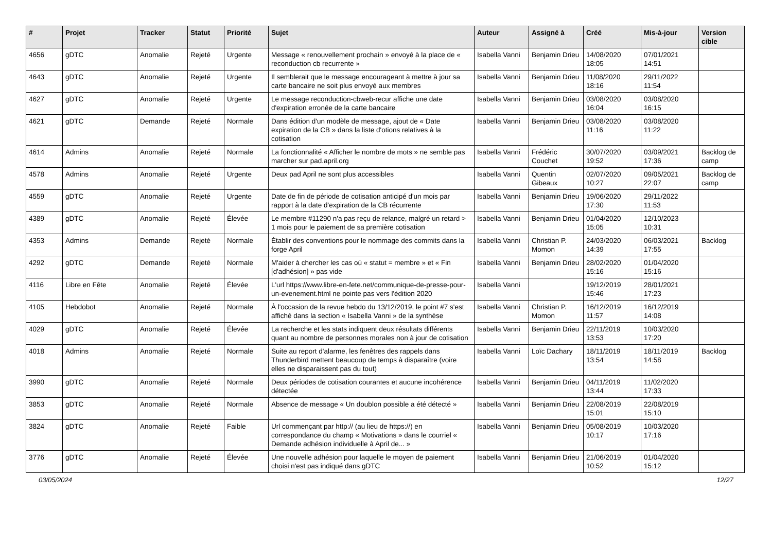| # | Projet | Tracker | Statut | Priorité | Sujet | Auteur | Assigné à | Créé | Mis-à-jour | Version cible |
| --- | --- | --- | --- | --- | --- | --- | --- | --- | --- | --- |
| 4656 | gDTC | Anomalie | Rejeté | Urgente | Message « renouvellement prochain » envoyé à la place de « reconduction cb recurrente » | Isabella Vanni | Benjamin Drieu | 14/08/2020 18:05 | 07/01/2021 14:51 | |
| 4643 | gDTC | Anomalie | Rejeté | Urgente | Il semblerait que le message encourageant à mettre à jour sa carte bancaire ne soit plus envoyé aux membres | Isabella Vanni | Benjamin Drieu | 11/08/2020 18:16 | 29/11/2022 11:54 | |
| 4627 | gDTC | Anomalie | Rejeté | Urgente | Le message reconduction-cbweb-recur affiche une date d'expiration erronée de la carte bancaire | Isabella Vanni | Benjamin Drieu | 03/08/2020 16:04 | 03/08/2020 16:15 | |
| 4621 | gDTC | Demande | Rejeté | Normale | Dans édition d'un modèle de message, ajout de « Date expiration de la CB » dans la liste d'otions relatives à la cotisation | Isabella Vanni | Benjamin Drieu | 03/08/2020 11:16 | 03/08/2020 11:22 | |
| 4614 | Admins | Anomalie | Rejeté | Normale | La fonctionnalité « Afficher le nombre de mots » ne semble pas marcher sur pad.april.org | Isabella Vanni | Frédéric Couchet | 30/07/2020 19:52 | 03/09/2021 17:36 | Backlog de camp |
| 4578 | Admins | Anomalie | Rejeté | Urgente | Deux pad April ne sont plus accessibles | Isabella Vanni | Quentin Gibeaux | 02/07/2020 10:27 | 09/05/2021 22:07 | Backlog de camp |
| 4559 | gDTC | Anomalie | Rejeté | Urgente | Date de fin de période de cotisation anticipé d'un mois par rapport à la date d'expiration de la CB récurrente | Isabella Vanni | Benjamin Drieu | 19/06/2020 17:30 | 29/11/2022 11:53 | |
| 4389 | gDTC | Anomalie | Rejeté | Élevée | Le membre #11290 n'a pas reçu de relance, malgré un retard > 1 mois pour le paiement de sa première cotisation | Isabella Vanni | Benjamin Drieu | 01/04/2020 15:05 | 12/10/2023 10:31 | |
| 4353 | Admins | Demande | Rejeté | Normale | Établir des conventions pour le nommage des commits dans la forge April | Isabella Vanni | Christian P. Momon | 24/03/2020 14:39 | 06/03/2021 17:55 | Backlog |
| 4292 | gDTC | Demande | Rejeté | Normale | M'aider à chercher les cas où « statut = membre » et « Fin [d'adhésion] » pas vide | Isabella Vanni | Benjamin Drieu | 28/02/2020 15:16 | 01/04/2020 15:16 | |
| 4116 | Libre en Fête | Anomalie | Rejeté | Élevée | L'url https://www.libre-en-fete.net/communique-de-presse-pour-un-evenement.html ne pointe pas vers l'édition 2020 | Isabella Vanni | | 19/12/2019 15:46 | 28/01/2021 17:23 | |
| 4105 | Hebdobot | Anomalie | Rejeté | Normale | À l'occasion de la revue hebdo du 13/12/2019, le point #7 s'est affiché dans la section « Isabella Vanni » de la synthèse | Isabella Vanni | Christian P. Momon | 16/12/2019 11:57 | 16/12/2019 14:08 | |
| 4029 | gDTC | Anomalie | Rejeté | Élevée | La recherche et les stats indiquent deux résultats différents quant au nombre de personnes morales non à jour de cotisation | Isabella Vanni | Benjamin Drieu | 22/11/2019 13:53 | 10/03/2020 17:20 | |
| 4018 | Admins | Anomalie | Rejeté | Normale | Suite au report d'alarme, les fenêtres des rappels dans Thunderbird mettent beaucoup de temps à disparaître (voire elles ne disparaissent pas du tout) | Isabella Vanni | Loïc Dachary | 18/11/2019 13:54 | 18/11/2019 14:58 | Backlog |
| 3990 | gDTC | Anomalie | Rejeté | Normale | Deux périodes de cotisation courantes et aucune incohérence détectée | Isabella Vanni | Benjamin Drieu | 04/11/2019 13:44 | 11/02/2020 17:33 | |
| 3853 | gDTC | Anomalie | Rejeté | Normale | Absence de message « Un doublon possible a été détecté » | Isabella Vanni | Benjamin Drieu | 22/08/2019 15:01 | 22/08/2019 15:10 | |
| 3824 | gDTC | Anomalie | Rejeté | Faible | Url commençant par http:// (au lieu de https://) en correspondance du champ « Motivations » dans le courriel « Demande adhésion individuelle à April de... » | Isabella Vanni | Benjamin Drieu | 05/08/2019 10:17 | 10/03/2020 17:16 | |
| 3776 | gDTC | Anomalie | Rejeté | Élevée | Une nouvelle adhésion pour laquelle le moyen de paiement choisi n'est pas indiqué dans gDTC | Isabella Vanni | Benjamin Drieu | 21/06/2019 10:52 | 01/04/2020 15:12 | |
03/05/2024 12/27